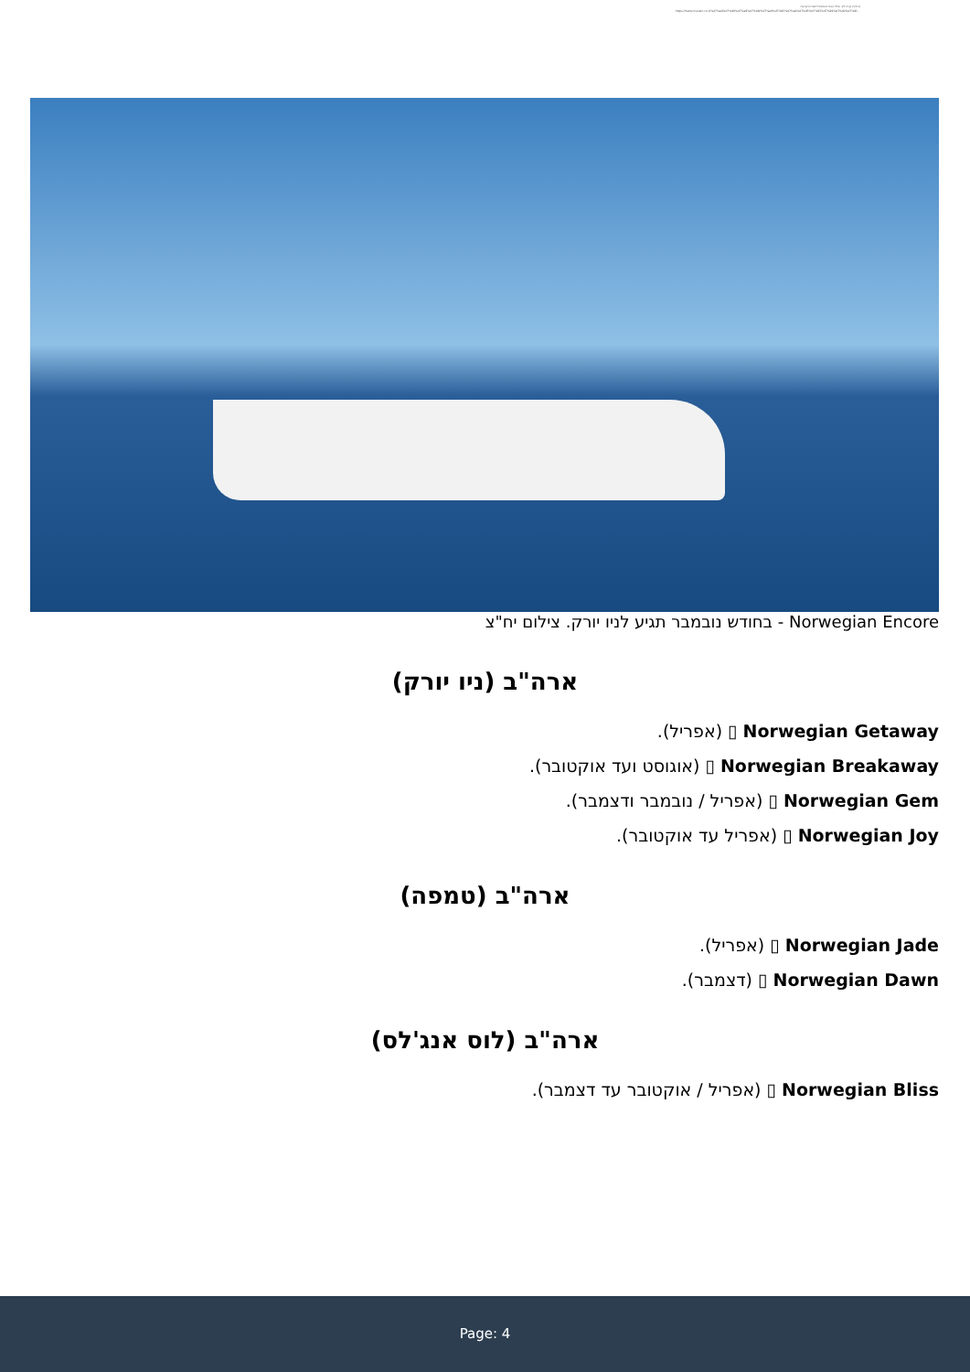נורוויג'ן קרוז ליין: נמלי הבית והאוניות לשנה הקרובה
https://www.cruisein.co.il/%d7%a8%d7%90%d7%a9%d7%99/%d7%a0%d7%95%d7%a8%d7%95%d7%95%d7%99%d7%92%d7%9f-...
Norwegian Encore - בחודש נובמבר תגיע לניו יורק. צילום יח"צ
ארה"ב (ניו יורק)
Norwegian Getaway ▯ (אפריל).
Norwegian Breakaway ▯ (אוגוסט ועד אוקטובר).
Norwegian Gem ▯ (אפריל / נובמבר ודצמבר).
Norwegian Joy ▯ (אפריל עד אוקטובר).
ארה"ב (טמפה)
Norwegian Jade ▯ (אפריל).
Norwegian Dawn ▯ (דצמבר).
ארה"ב (לוס אנג'לס)
Norwegian Bliss ▯ (אפריל / אוקטובר עד דצמבר).
Page: 4